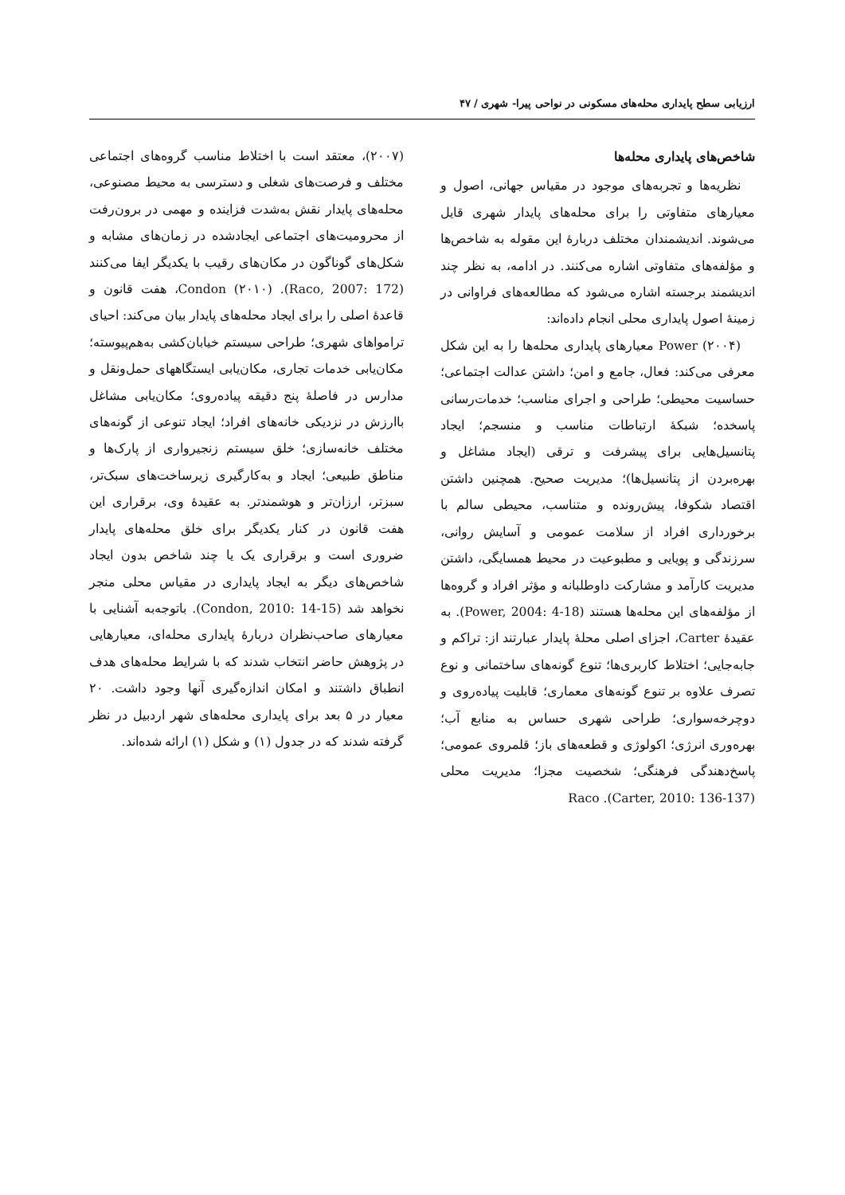ارزیابی سطح پایداری محله‌های مسکونی در نواحی پیرا- شهری / ۴۷
شاخص‌های پایداری محله‌ها
نظریه‌ها و تجربه‌های موجود در مقیاس جهانی، اصول و معیارهای متفاوتی را برای محله‌های پایدار شهری قایل می‌شوند. اندیشمندان مختلف دربارهٔ این مقوله به شاخص‌ها و مؤلفه‌های متفاوتی اشاره می‌کنند. در ادامه، به نظر چند اندیشمند برجسته اشاره می‌شود که مطالعه‌های فراوانی در زمینهٔ اصول پایداری محلی انجام داده‌اند:
Power (۲۰۰۴) معیارهای پایداری محله‌ها را به این شکل معرفی می‌کند: فعال، جامع و امن؛ داشتن عدالت اجتماعی؛ حساسیت محیطی؛ طراحی و اجرای مناسب؛ خدمات‌رسانی پاسخده؛ شبکهٔ ارتباطات مناسب و منسجم؛ ایجاد پتانسیل‌هایی برای پیشرفت و ترقی (ایجاد مشاغل و بهره‌بردن از پتانسیل‌ها)؛ مدیریت صحیح. همچنین داشتن اقتصاد شکوفا، پیش‌رونده و متناسب، محیطی سالم با برخورداری افراد از سلامت عمومی و آسایش روانی، سرزندگی و پویایی و مطبوعیت در محیط همسایگی، داشتن مدیریت کارآمد و مشارکت داوطلبانه و مؤثر افراد و گروه‌ها از مؤلفه‌های این محله‌ها هستند (Power, 2004: 4-18). به عقیدهٔ Carter، اجزای اصلی محلهٔ پایدار عبارتند از: تراکم و جابه‌جایی؛ اختلاط کاربری‌ها؛ تنوع گونه‌های ساختمانی و نوع تصرف علاوه بر تنوع گونه‌های معماری؛ قابلیت پیاده‌روی و دوچرخه‌سواری؛ طراحی شهری حساس به منابع آب؛ بهره‌وری انرژی؛ اکولوژی و قطعه‌های باز؛ قلمروی عمومی؛ پاسخ‌دهندگی فرهنگی؛ شخصیت مجزا؛ مدیریت محلی (Carter, 2010: 136-137). Raco
(۲۰۰۷)، معتقد است با اختلاط مناسب گروه‌های اجتماعی مختلف و فرصت‌های شغلی و دسترسی به محیط مصنوعی، محله‌های پایدار نقش به‌شدت فزاینده و مهمی در برون‌رفت از محرومیت‌های اجتماعی ایجادشده در زمان‌های مشابه و شکل‌های گوناگون در مکان‌های رقیب با یکدیگر ایفا می‌کنند (Raco, 2007: 172). Condon (۲۰۱۰)، هفت قانون و قاعدهٔ اصلی را برای ایجاد محله‌های پایدار بیان می‌کند: احیای تراموا‌های شهری؛ طراحی سیستم خیابان‌کشی به‌هم‌پیوسته؛ مکان‌یابی خدمات تجاری، مکان‌یابی ایستگاههای حمل‌ونقل و مدارس در فاصلهٔ پنج دقیقه پیاده‌روی؛ مکان‌یابی مشاغل باارزش در نزدیکی خانه‌های افراد؛ ایجاد تنوعی از گونه‌های مختلف خانه‌سازی؛ خلق سیستم زنجیرواری از پارک‌ها و مناطق طبیعی؛ ایجاد و به‌کارگیری زیرساخت‌های سبک‌تر، سبزتر، ارزان‌تر و هوشمندتر. به عقیدهٔ وی، برقراری این هفت قانون در کنار یکدیگر برای خلق محله‌های پایدار ضروری است و برقراری یک یا چند شاخص بدون ایجاد شاخص‌های دیگر به ایجاد پایداری در مقیاس محلی منجر نخواهد شد (Condon, 2010: 14-15). باتوجه‌به آشنایی با معیارهای صاحب‌نظران دربارهٔ پایداری محله‌ای، معیارهایی در پژوهش حاضر انتخاب شدند که با شرایط محله‌های هدف انطباق داشتند و امکان اندازه‌گیری آنها وجود داشت. ۲۰ معیار در ۵ بعد برای پایداری محله‌های شهر اردبیل در نظر گرفته شدند که در جدول (۱) و شکل (۱) ارائه شده‌اند.